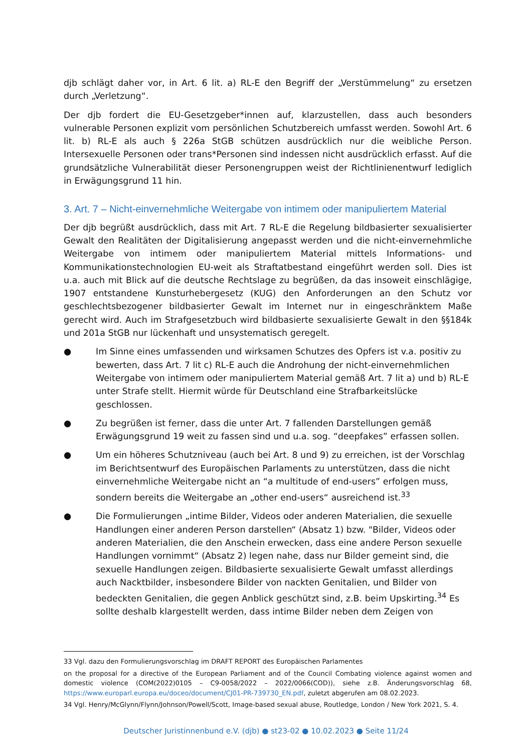djb schlägt daher vor, in Art. 6 lit. a) RL-E den Begriff der „Verstümmelung“ zu ersetzen durch „Verletzung“.
Der djb fordert die EU-Gesetzgeber*innen auf, klarzustellen, dass auch besonders vulnerable Personen explizit vom persönlichen Schutzbereich umfasst werden. Sowohl Art. 6 lit. b) RL-E als auch § 226a StGB schützen ausdrücklich nur die weibliche Person. Intersexuelle Personen oder trans*Personen sind indessen nicht ausdrücklich erfasst. Auf die grundsätzliche Vulnerabilität dieser Personengruppen weist der Richtlinienentwurf lediglich in Erwägungsgrund 11 hin.
3. Art. 7 – Nicht-einvernehmliche Weitergabe von intimem oder manipuliertem Material
Der djb begrüßt ausdrücklich, dass mit Art. 7 RL-E die Regelung bildbasierter sexualisierter Gewalt den Realitäten der Digitalisierung angepasst werden und die nicht-einvernehmliche Weitergabe von intimem oder manipuliertem Material mittels Informations- und Kommunikationstechnologien EU-weit als Straftatbestand eingeführt werden soll. Dies ist u.a. auch mit Blick auf die deutsche Rechtslage zu begrüßen, da das insoweit einschlägige, 1907 entstandene Kunsturhebergesetz (KUG) den Anforderungen an den Schutz vor geschlechtsbezogener bildbasierter Gewalt im Internet nur in eingeschränktem Maße gerecht wird. Auch im Strafgesetzbuch wird bildbasierte sexualisierte Gewalt in den §§184k und 201a StGB nur lückenhaft und unsystematisch geregelt.
● Im Sinne eines umfassenden und wirksamen Schutzes des Opfers ist v.a. positiv zu bewerten, dass Art. 7 lit c) RL-E auch die Androhung der nicht-einvernehmlichen Weitergabe von intimem oder manipuliertem Material gemäß Art. 7 lit a) und b) RL-E unter Strafe stellt. Hiermit würde für Deutschland eine Strafbarkeitslücke geschlossen.
● Zu begrüßen ist ferner, dass die unter Art. 7 fallenden Darstellungen gemäß Erwägungsgrund 19 weit zu fassen sind und u.a. sog. “deepfakes” erfassen sollen.
● Um ein höheres Schutzniveau (auch bei Art. 8 und 9) zu erreichen, ist der Vorschlag im Berichtsentwurf des Europäischen Parlaments zu unterstützen, dass die nicht einvernehmliche Weitergabe nicht an “a multitude of end-users” erfolgen muss, sondern bereits die Weitergabe an „other end-users“ ausreichend ist.<sup>33</sup>
● Die Formulierungen „intime Bilder, Videos oder anderen Materialien, die sexuelle Handlungen einer anderen Person darstellen“ (Absatz 1) bzw. "Bilder, Videos oder anderen Materialien, die den Anschein erwecken, dass eine andere Person sexuelle Handlungen vornimmt“ (Absatz 2) legen nahe, dass nur Bilder gemeint sind, die sexuelle Handlungen zeigen. Bildbasierte sexualisierte Gewalt umfasst allerdings auch Nacktbilder, insbesondere Bilder von nackten Genitalien, und Bilder von bedeckten Genitalien, die gegen Anblick geschützt sind, z.B. beim Upskirting.<sup>34</sup> Es sollte deshalb klargestellt werden, dass intime Bilder neben dem Zeigen von
33 Vgl. dazu den Formulierungsvorschlag im DRAFT REPORT des Europäischen Parlamentes
on the proposal for a directive of the European Parliament and of the Council Combating violence against women and domestic violence (COM(2022)0105 – C9-0058/2022 – 2022/0066(COD)), siehe z.B. Änderungsvorschlag 68, https://www.europarl.europa.eu/doceo/document/CJ01-PR-739730_EN.pdf, zuletzt abgerufen am 08.02.2023.
34 Vgl. Henry/McGlynn/Flynn/Johnson/Powell/Scott, Image-based sexual abuse, Routledge, London / New York 2021, S. 4.
Deutscher Juristinnenbund e.V. (djb) ● st23-02 ● 10.02.2023 ● Seite 11/24